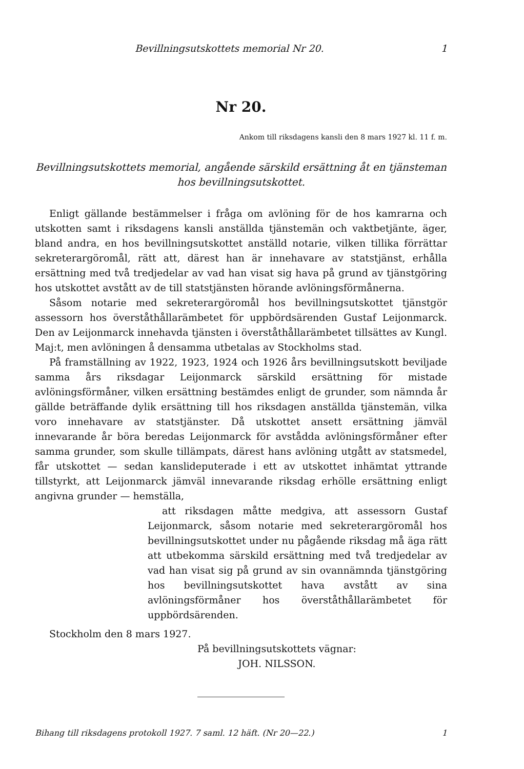Bevillningsutskottets memorial Nr 20. 1
Nr 20.
Ankom till riksdagens kansli den 8 mars 1927 kl. 11 f. m.
Bevillningsutskottets memorial, angående särskild ersättning åt en tjänsteman hos bevillningsutskottet.
Enligt gällande bestämmelser i fråga om avlöning för de hos kamrarna och utskotten samt i riksdagens kansli anställda tjänstemän och vaktbetjänte, äger, bland andra, en hos bevillningsutskottet anställd notarie, vilken tillika förrättar sekreterargöromål, rätt att, därest han är innehavare av statstjänst, erhålla ersättning med två tredjedelar av vad han visat sig hava på grund av tjänstgöring hos utskottet avstått av de till statstjänsten hörande avlöningsförmånerna.
Såsom notarie med sekreterargöromål hos bevillningsutskottet tjänstgör assessorn hos överståthållarämbetet för uppbördsärenden Gustaf Leijonmarck. Den av Leijonmarck innehavda tjänsten i överståthållarämbetet tillsättes av Kungl. Maj:t, men avlöningen å densamma utbetalas av Stockholms stad.
På framställning av 1922, 1923, 1924 och 1926 års bevillningsutskott beviljade samma års riksdagar Leijonmarck särskild ersättning för mistade avlöningsförmåner, vilken ersättning bestämdes enligt de grunder, som nämnda år gällde beträffande dylik ersättning till hos riksdagen anställda tjänstemän, vilka voro innehavare av statstjänster. Då utskottet ansett ersättning jämväl innevarande år böra beredas Leijonmarck för avstådda avlöningsförmåner efter samma grunder, som skulle tillämpats, därest hans avlöning utgått av statsmedel, får utskottet — sedan kanslideputerade i ett av utskottet inhämtat yttrande tillstyrkt, att Leijonmarck jämväl innevarande riksdag erhölle ersättning enligt angivna grunder — hemställa,
att riksdagen måtte medgiva, att assessorn Gustaf Leijonmarck, såsom notarie med sekreterargöromål hos bevillningsutskottet under nu pågående riksdag må äga rätt att utbekomma särskild ersättning med två tredjedelar av vad han visat sig på grund av sin ovannämnda tjänstgöring hos bevillningsutskottet hava avstått av sina avlöningsförmåner hos överståthållarämbetet för uppbördsärenden.
Stockholm den 8 mars 1927.
På bevillningsutskottets vägnar:
JOH. NILSSON.
Bihang till riksdagens protokoll 1927. 7 saml. 12 häft. (Nr 20—22.) 1